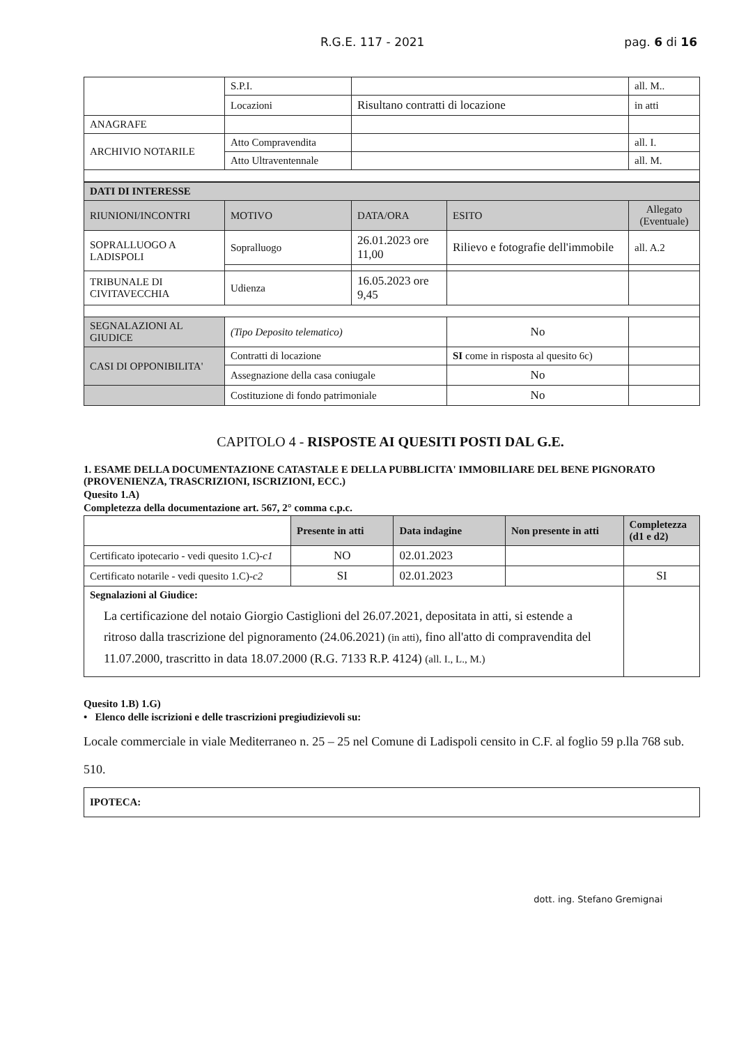R.G.E. 117 - 2021 pag. 6 di 16
| | S.P.I. | | all. M.. |
| | Locazioni | Risultano contratti di locazione | in atti |
| ANAGRAFE | | | |
| ARCHIVIO NOTARILE | Atto Compravendita | | all. I. |
| | Atto Ultraventennale | | all. M. |
| DATI DI INTERESSE | | | | |
| --- | --- | --- | --- | --- |
| RIUNIONI/INCONTRI | MOTIVO | DATA/ORA | ESITO | Allegato (Eventuale) |
| SOPRALLUOGO A LADISPOLI | Sopralluogo | 26.01.2023 ore 11,00 | Rilievo e fotografie dell'immobile | all. A.2 |
| TRIBUNALE DI CIVITAVECCHIA | Udienza | 16.05.2023 ore 9,45 | | |
| SEGNALAZIONI AL GIUDICE | (Tipo Deposito telematico) | | No | |
| CASI DI OPPONIBILITA' | Contratti di locazione | | SI come in risposta al quesito 6c) | |
| | Assegnazione della casa coniugale | | No | |
| | Costituzione di fondo patrimoniale | | No | |
CAPITOLO 4 - RISPOSTE AI QUESITI POSTI DAL G.E.
1. ESAME DELLA DOCUMENTAZIONE CATASTALE E DELLA PUBBLICITA' IMMOBILIARE DEL BENE PIGNORATO (PROVENIENZA, TRASCRIZIONI, ISCRIZIONI, ECC.)
Quesito 1.A)
Completezza della documentazione art. 567, 2° comma c.p.c.
| | Presente in atti | Data indagine | Non presente in atti | Completezza (d1 e d2) |
| --- | --- | --- | --- | --- |
| Certificato ipotecario - vedi quesito 1.C)- c1 | NO | 02.01.2023 | | |
| Certificato notarile - vedi quesito 1.C)- c2 | SI | 02.01.2023 | | SI |
| Segnalazioni al Giudice: La certificazione del notaio Giorgio Castiglioni del 26.07.2021, depositata in atti, si estende a ritroso dalla trascrizione del pignoramento (24.06.2021) (in atti) , fino all'atto di compravendita del 11.07.2000, trascritto in data 18.07.2000 (R.G. 7133 R.P. 4124) (all. I., L., M.) | | | | |
Quesito 1.B) 1.G)
• Elenco delle iscrizioni e delle trascrizioni pregiudizievoli su:
Locale commerciale in viale Mediterraneo n. 25 – 25 nel Comune di Ladispoli censito in C.F. al foglio 59 p.lla 768 sub. 510.
| IPOTECA: |
dott. ing. Stefano Gremignai